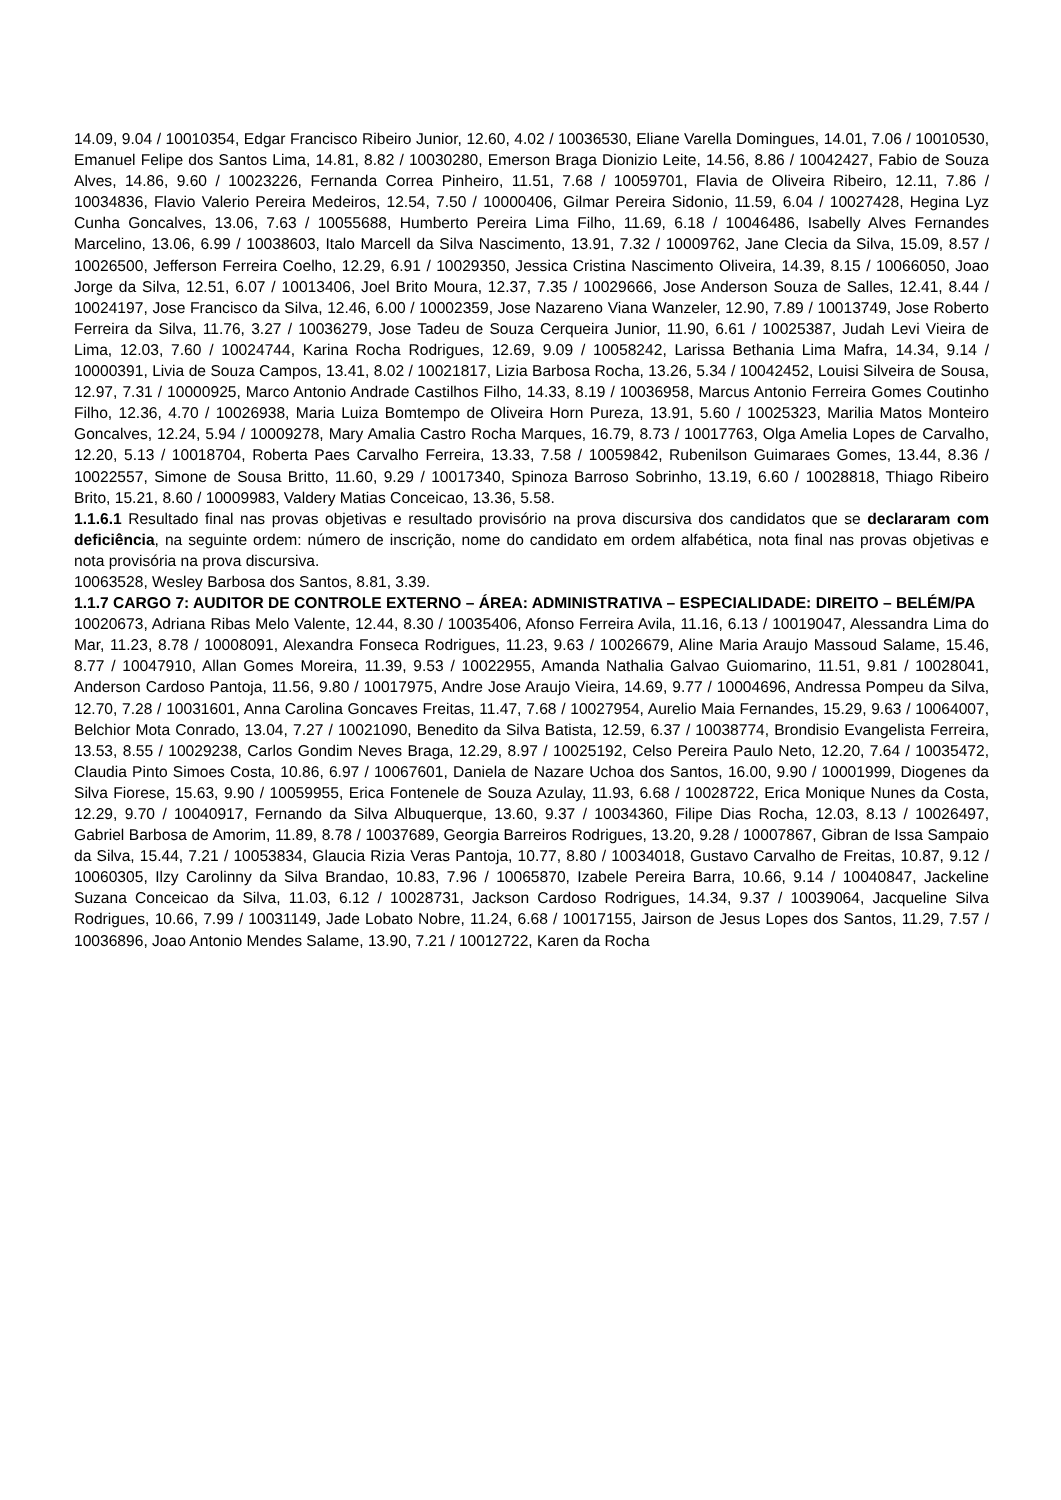14.09, 9.04 / 10010354, Edgar Francisco Ribeiro Junior, 12.60, 4.02 / 10036530, Eliane Varella Domingues, 14.01, 7.06 / 10010530, Emanuel Felipe dos Santos Lima, 14.81, 8.82 / 10030280, Emerson Braga Dionizio Leite, 14.56, 8.86 / 10042427, Fabio de Souza Alves, 14.86, 9.60 / 10023226, Fernanda Correa Pinheiro, 11.51, 7.68 / 10059701, Flavia de Oliveira Ribeiro, 12.11, 7.86 / 10034836, Flavio Valerio Pereira Medeiros, 12.54, 7.50 / 10000406, Gilmar Pereira Sidonio, 11.59, 6.04 / 10027428, Hegina Lyz Cunha Goncalves, 13.06, 7.63 / 10055688, Humberto Pereira Lima Filho, 11.69, 6.18 / 10046486, Isabelly Alves Fernandes Marcelino, 13.06, 6.99 / 10038603, Italo Marcell da Silva Nascimento, 13.91, 7.32 / 10009762, Jane Clecia da Silva, 15.09, 8.57 / 10026500, Jefferson Ferreira Coelho, 12.29, 6.91 / 10029350, Jessica Cristina Nascimento Oliveira, 14.39, 8.15 / 10066050, Joao Jorge da Silva, 12.51, 6.07 / 10013406, Joel Brito Moura, 12.37, 7.35 / 10029666, Jose Anderson Souza de Salles, 12.41, 8.44 / 10024197, Jose Francisco da Silva, 12.46, 6.00 / 10002359, Jose Nazareno Viana Wanzeler, 12.90, 7.89 / 10013749, Jose Roberto Ferreira da Silva, 11.76, 3.27 / 10036279, Jose Tadeu de Souza Cerqueira Junior, 11.90, 6.61 / 10025387, Judah Levi Vieira de Lima, 12.03, 7.60 / 10024744, Karina Rocha Rodrigues, 12.69, 9.09 / 10058242, Larissa Bethania Lima Mafra, 14.34, 9.14 / 10000391, Livia de Souza Campos, 13.41, 8.02 / 10021817, Lizia Barbosa Rocha, 13.26, 5.34 / 10042452, Louisi Silveira de Sousa, 12.97, 7.31 / 10000925, Marco Antonio Andrade Castilhos Filho, 14.33, 8.19 / 10036958, Marcus Antonio Ferreira Gomes Coutinho Filho, 12.36, 4.70 / 10026938, Maria Luiza Bomtempo de Oliveira Horn Pureza, 13.91, 5.60 / 10025323, Marilia Matos Monteiro Goncalves, 12.24, 5.94 / 10009278, Mary Amalia Castro Rocha Marques, 16.79, 8.73 / 10017763, Olga Amelia Lopes de Carvalho, 12.20, 5.13 / 10018704, Roberta Paes Carvalho Ferreira, 13.33, 7.58 / 10059842, Rubenilson Guimaraes Gomes, 13.44, 8.36 / 10022557, Simone de Sousa Britto, 11.60, 9.29 / 10017340, Spinoza Barroso Sobrinho, 13.19, 6.60 / 10028818, Thiago Ribeiro Brito, 15.21, 8.60 / 10009983, Valdery Matias Conceicao, 13.36, 5.58.
1.1.6.1 Resultado final nas provas objetivas e resultado provisório na prova discursiva dos candidatos que se declararam com deficiência, na seguinte ordem: número de inscrição, nome do candidato em ordem alfabética, nota final nas provas objetivas e nota provisória na prova discursiva.
10063528, Wesley Barbosa dos Santos, 8.81, 3.39.
1.1.7 CARGO 7: AUDITOR DE CONTROLE EXTERNO – ÁREA: ADMINISTRATIVA – ESPECIALIDADE: DIREITO – BELÉM/PA
10020673, Adriana Ribas Melo Valente, 12.44, 8.30 / 10035406, Afonso Ferreira Avila, 11.16, 6.13 / 10019047, Alessandra Lima do Mar, 11.23, 8.78 / 10008091, Alexandra Fonseca Rodrigues, 11.23, 9.63 / 10026679, Aline Maria Araujo Massoud Salame, 15.46, 8.77 / 10047910, Allan Gomes Moreira, 11.39, 9.53 / 10022955, Amanda Nathalia Galvao Guiomarino, 11.51, 9.81 / 10028041, Anderson Cardoso Pantoja, 11.56, 9.80 / 10017975, Andre Jose Araujo Vieira, 14.69, 9.77 / 10004696, Andressa Pompeu da Silva, 12.70, 7.28 / 10031601, Anna Carolina Goncaves Freitas, 11.47, 7.68 / 10027954, Aurelio Maia Fernandes, 15.29, 9.63 / 10064007, Belchior Mota Conrado, 13.04, 7.27 / 10021090, Benedito da Silva Batista, 12.59, 6.37 / 10038774, Brondisio Evangelista Ferreira, 13.53, 8.55 / 10029238, Carlos Gondim Neves Braga, 12.29, 8.97 / 10025192, Celso Pereira Paulo Neto, 12.20, 7.64 / 10035472, Claudia Pinto Simoes Costa, 10.86, 6.97 / 10067601, Daniela de Nazare Uchoa dos Santos, 16.00, 9.90 / 10001999, Diogenes da Silva Fiorese, 15.63, 9.90 / 10059955, Erica Fontenele de Souza Azulay, 11.93, 6.68 / 10028722, Erica Monique Nunes da Costa, 12.29, 9.70 / 10040917, Fernando da Silva Albuquerque, 13.60, 9.37 / 10034360, Filipe Dias Rocha, 12.03, 8.13 / 10026497, Gabriel Barbosa de Amorim, 11.89, 8.78 / 10037689, Georgia Barreiros Rodrigues, 13.20, 9.28 / 10007867, Gibran de Issa Sampaio da Silva, 15.44, 7.21 / 10053834, Glaucia Rizia Veras Pantoja, 10.77, 8.80 / 10034018, Gustavo Carvalho de Freitas, 10.87, 9.12 / 10060305, Ilzy Carolinny da Silva Brandao, 10.83, 7.96 / 10065870, Izabele Pereira Barra, 10.66, 9.14 / 10040847, Jackeline Suzana Conceicao da Silva, 11.03, 6.12 / 10028731, Jackson Cardoso Rodrigues, 14.34, 9.37 / 10039064, Jacqueline Silva Rodrigues, 10.66, 7.99 / 10031149, Jade Lobato Nobre, 11.24, 6.68 / 10017155, Jairson de Jesus Lopes dos Santos, 11.29, 7.57 / 10036896, Joao Antonio Mendes Salame, 13.90, 7.21 / 10012722, Karen da Rocha